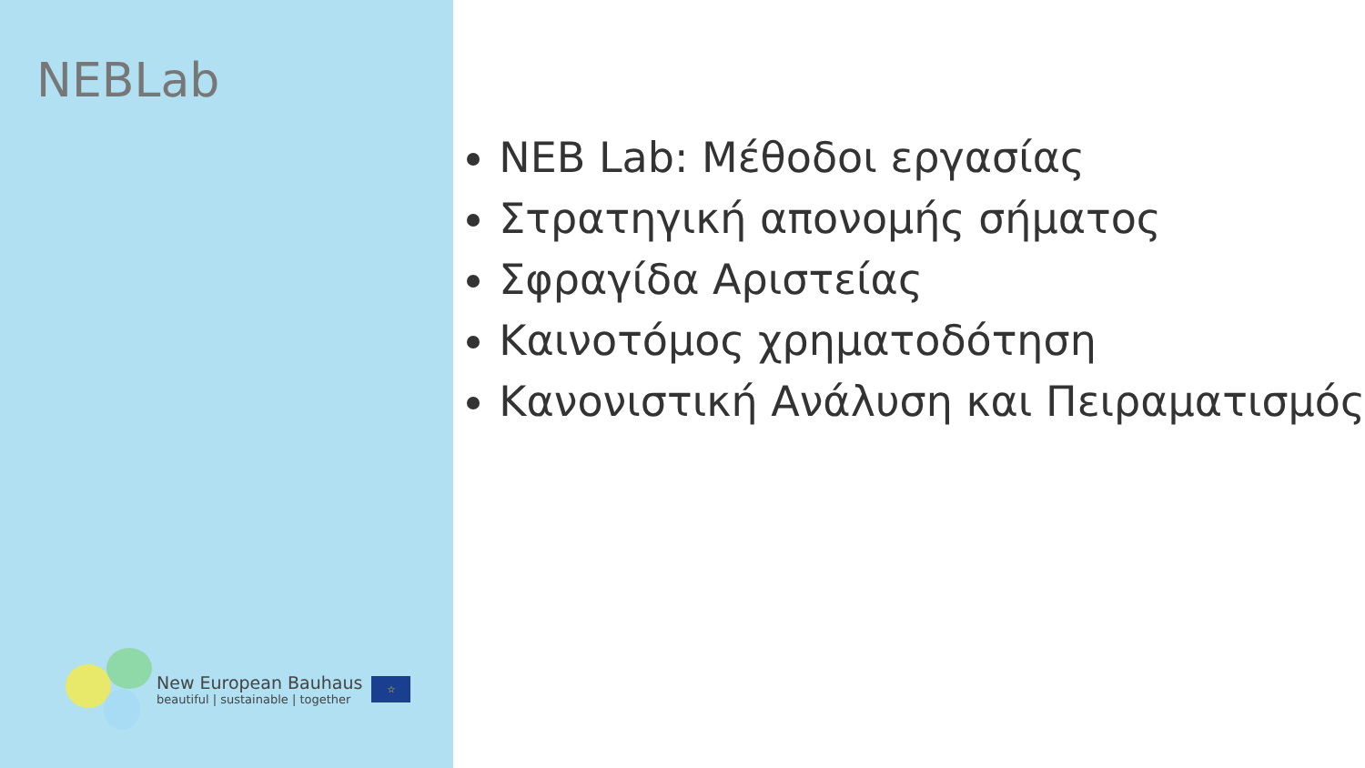NEBLab
New European Bauhaus
beautiful | sustainable | together
☆
NEB Lab: Μέθοδοι εργασίας
Στρατηγική απονομής σήματος
Σφραγίδα Αριστείας
Καινοτόμος χρηματοδότηση
Κανονιστική Ανάλυση και Πειραματισμός